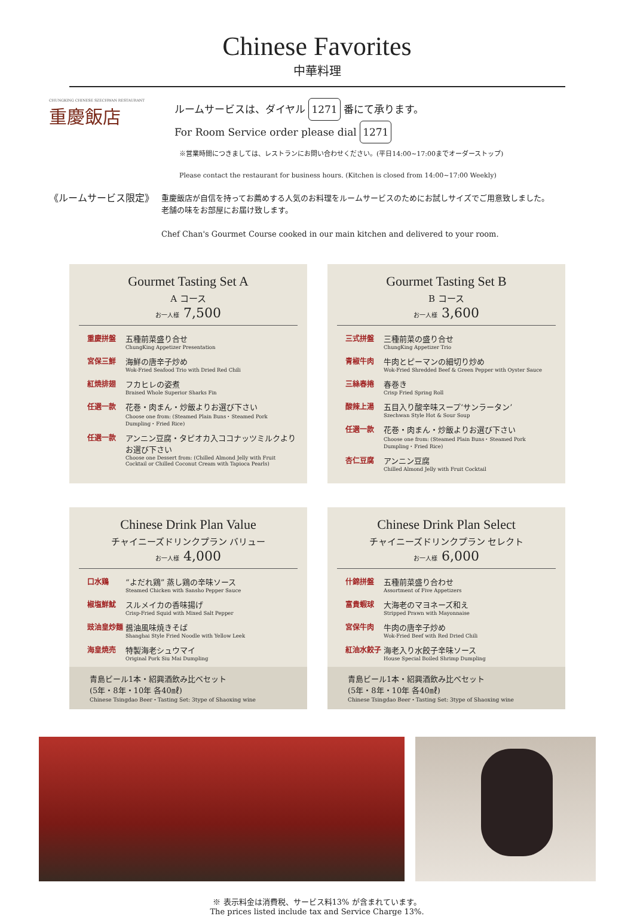Chinese Favorites
中華料理
CHUNGKING CHINESE SZECHWAN RESTAURANT
重慶飯店
ルームサービスは、ダイヤル 1271 番にて承ります。
For Room Service order please dial 1271
※営業時間につきましては、レストランにお問い合わせください。(平日14:00~17:00までオーダーストップ)
Please contact the restaurant for business hours. (Kitchen is closed from 14:00~17:00 Weekly)
《ルームサービス限定》
重慶飯店が自信を持ってお薦めする人気のお料理をルームサービスのためにお試しサイズでご用意致しました。
老舗の味をお部屋にお届け致します。
Chef Chan's Gourmet Course cooked in our main kitchen and delivered to your room.
Gourmet Tasting Set A
A コース
お一人様 7,500
重慶拼盤 五種前菜盛り合せ
ChungKing Appetizer Presentation
宮保三鮮 海鮮の唐辛子炒め
Wok-Fried Seafood Trio with Dried Red Chili
紅焼排翅 フカヒレの姿煮
Braised Whole Superior Sharks Fin
任選一款 花巻・肉まん・炒飯よりお選び下さい
Choose one from: (Steamed Plain Buns・Steamed Pork Dumpling・Fried Rice)
任選一款 アンニン豆腐・タピオカ入ココナッツミルクより お選び下さい
Choose one Dessert from: (Chilled Almond Jelly with Fruit Cocktail or Chilled Coconut Cream with Tapioca Pearls)
Gourmet Tasting Set B
B コース
お一人様 3,600
三式拼盤 三種前菜の盛り合せ
ChungKing Appetizer Trio
青椒牛肉 牛肉とピーマンの細切り炒め
Wok-Fried Shredded Beef & Green Pepper with Oyster Sauce
三絲春捲 春巻き
Crisp Fried Spring Roll
酸辣上湯 五目入り酸辛味スープ‘サンラータン’
Szechwan Style Hot & Sour Soup
任選一款 花巻・肉まん・炒飯よりお選び下さい
Choose one from: (Steamed Plain Buns・Steamed Pork Dumpling・Fried Rice)
杏仁豆腐 アンニン豆腐
Chilled Almond Jelly with Fruit Cocktail
Chinese Drink Plan Value
チャイニーズドリンクプラン バリュー
お一人様 4,000
口水鶏 “よだれ鶏” 蒸し鶏の辛味ソース
Steamed Chicken with Sansho Pepper Sauce
椒塩鮮魷 スルメイカの香味揚げ
Crisp-Fried Squid with Mixed Salt Pepper
豉油皇炒麺 醤油風味焼きそば
Shanghai Style Fried Noodle with Yellow Leek
海皇焼売 特製海老シュウマイ
Original Pork Siu Mai Dumpling
青島ビール1本・紹興酒飲み比べセット
(5年・8年・10年 各40㎖)
Chinese Tsingdao Beer・Tasting Set: 3type of Shaoxing wine
Chinese Drink Plan Select
チャイニーズドリンクプラン セレクト
お一人様 6,000
什錦拼盤 五種前菜盛り合わせ
Assortment of Five Appetizers
富貴蝦球 大海老のマヨネーズ和え
Stripped Prawn with Mayonnaise
宮保牛肉 牛肉の唐辛子炒め
Wok-Fried Beef with Red Dried Chili
紅油水餃子 海老入り水餃子辛味ソース
House Special Boiled Shrimp Dumpling
青島ビール1本・紹興酒飲み比べセット
(5年・8年・10年 各40㎖)
Chinese Tsingdao Beer・Tasting Set: 3type of Shaoxing wine
※ 表示料金は消費税、サービス料13% が含まれています。
The prices listed include tax and Service Charge 13%.